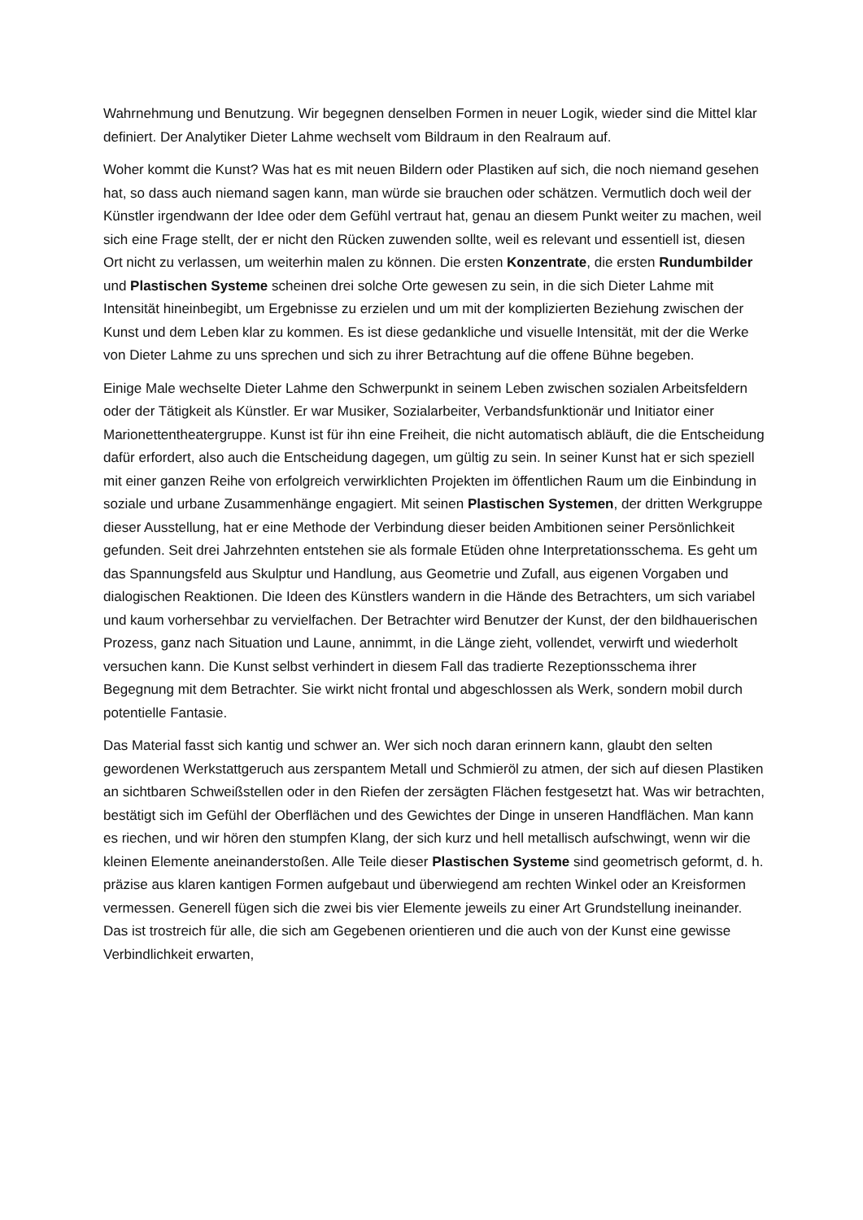Wahrnehmung und Benutzung. Wir begegnen denselben Formen in neuer Logik, wieder sind die Mittel klar definiert. Der Analytiker Dieter Lahme wechselt vom Bildraum in den Realraum auf.
Woher kommt die Kunst? Was hat es mit neuen Bildern oder Plastiken auf sich, die noch niemand gesehen hat, so dass auch niemand sagen kann, man würde sie brauchen oder schätzen. Vermutlich doch weil der Künstler irgendwann der Idee oder dem Gefühl vertraut hat, genau an diesem Punkt weiter zu machen, weil sich eine Frage stellt, der er nicht den Rücken zuwenden sollte, weil es relevant und essentiell ist, diesen Ort nicht zu verlassen, um weiterhin malen zu können. Die ersten Konzentrate, die ersten Rundumbilder und Plastischen Systeme scheinen drei solche Orte gewesen zu sein, in die sich Dieter Lahme mit Intensität hineinbegibt, um Ergebnisse zu erzielen und um mit der komplizierten Beziehung zwischen der Kunst und dem Leben klar zu kommen. Es ist diese gedankliche und visuelle Intensität, mit der die Werke von Dieter Lahme zu uns sprechen und sich zu ihrer Betrachtung auf die offene Bühne begeben.
Einige Male wechselte Dieter Lahme den Schwerpunkt in seinem Leben zwischen sozialen Arbeitsfeldern oder der Tätigkeit als Künstler. Er war Musiker, Sozialarbeiter, Verbandsfunktionär und Initiator einer Marionettentheatergruppe. Kunst ist für ihn eine Freiheit, die nicht automatisch abläuft, die die Entscheidung dafür erfordert, also auch die Entscheidung dagegen, um gültig zu sein. In seiner Kunst hat er sich speziell mit einer ganzen Reihe von erfolgreich verwirklichten Projekten im öffentlichen Raum um die Einbindung in soziale und urbane Zusammenhänge engagiert. Mit seinen Plastischen Systemen, der dritten Werkgruppe dieser Ausstellung, hat er eine Methode der Verbindung dieser beiden Ambitionen seiner Persönlichkeit gefunden. Seit drei Jahrzehnten entstehen sie als formale Etüden ohne Interpretationsschema. Es geht um das Spannungsfeld aus Skulptur und Handlung, aus Geometrie und Zufall, aus eigenen Vorgaben und dialogischen Reaktionen. Die Ideen des Künstlers wandern in die Hände des Betrachters, um sich variabel und kaum vorhersehbar zu vervielfachen. Der Betrachter wird Benutzer der Kunst, der den bildhauerischen Prozess, ganz nach Situation und Laune, annimmt, in die Länge zieht, vollendet, verwirft und wiederholt versuchen kann. Die Kunst selbst verhindert in diesem Fall das tradierte Rezeptionsschema ihrer Begegnung mit dem Betrachter. Sie wirkt nicht frontal und abgeschlossen als Werk, sondern mobil durch potentielle Fantasie.
Das Material fasst sich kantig und schwer an. Wer sich noch daran erinnern kann, glaubt den selten gewordenen Werkstattgeruch aus zerspantem Metall und Schmieröl zu atmen, der sich auf diesen Plastiken an sichtbaren Schweißstellen oder in den Riefen der zersägten Flächen festgesetzt hat. Was wir betrachten, bestätigt sich im Gefühl der Oberflächen und des Gewichtes der Dinge in unseren Handflächen. Man kann es riechen, und wir hören den stumpfen Klang, der sich kurz und hell metallisch aufschwingt, wenn wir die kleinen Elemente aneinanderstoßen. Alle Teile dieser Plastischen Systeme sind geometrisch geformt, d. h. präzise aus klaren kantigen Formen aufgebaut und überwiegend am rechten Winkel oder an Kreisformen vermessen. Generell fügen sich die zwei bis vier Elemente jeweils zu einer Art Grundstellung ineinander. Das ist trostreich für alle, die sich am Gegebenen orientieren und die auch von der Kunst eine gewisse Verbindlichkeit erwarten,